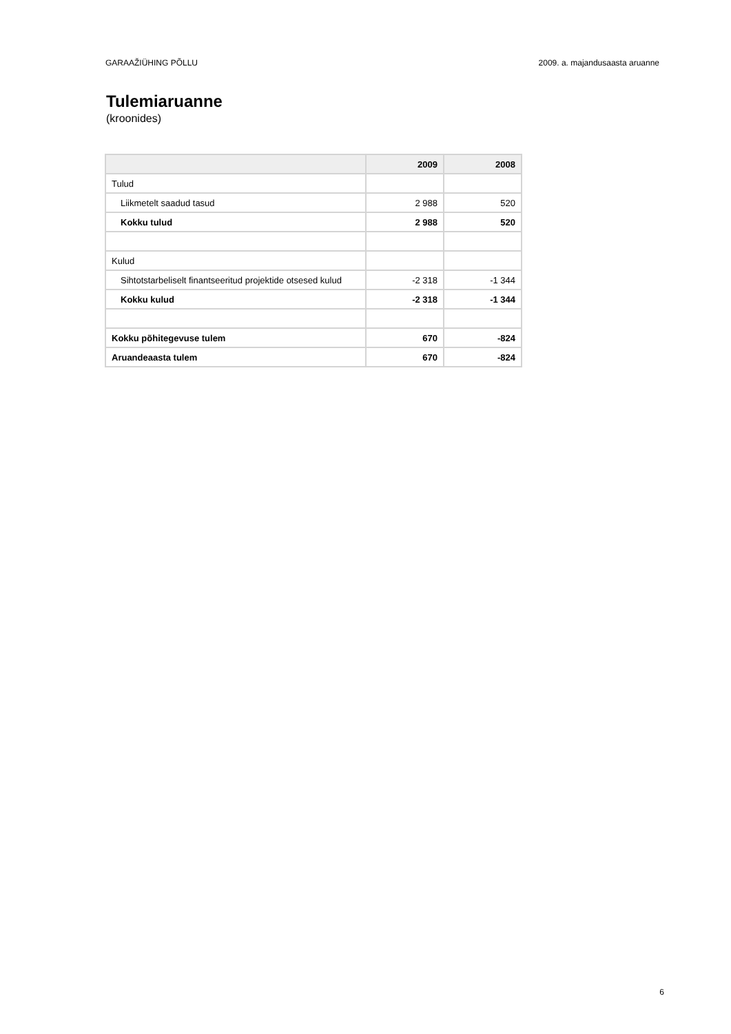GARAAŽIÜHING PÕLLU 2009. a. majandusaasta aruanne
Tulemiaruanne
(kroonides)
| | 2009 | 2008 |
| --- | --- | --- |
| Tulud | | |
| Liikmetelt saadud tasud | 2 988 | 520 |
| Kokku tulud | 2 988 | 520 |
| Kulud | | |
| Sihtotstarbeliselt finantseeritud projektide otsesed kulud | -2 318 | -1 344 |
| Kokku kulud | -2 318 | -1 344 |
| Kokku põhitegevuse tulem | 670 | -824 |
| Aruandeaasta tulem | 670 | -824 |
6